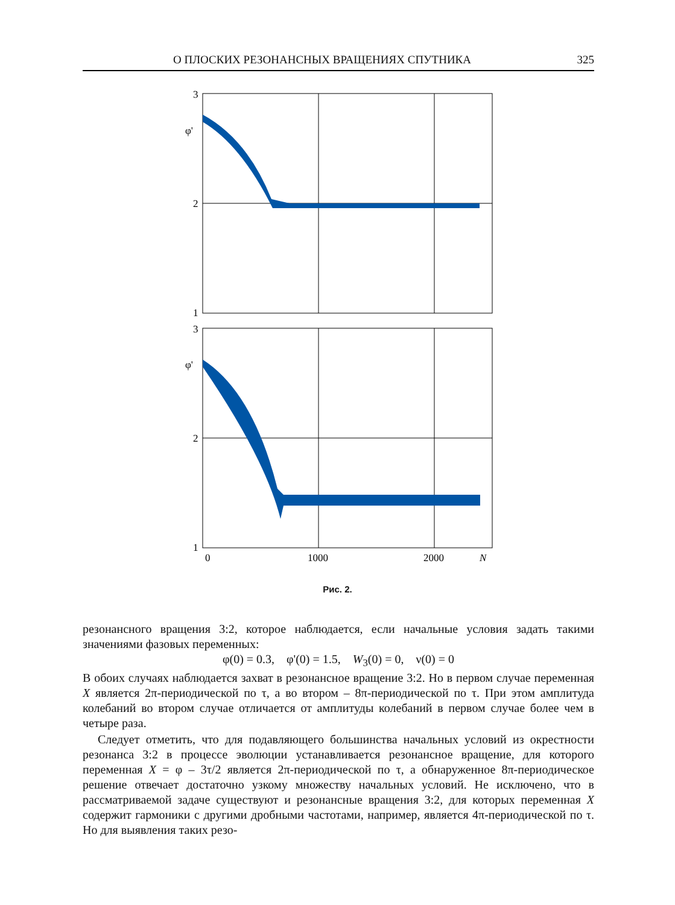О ПЛОСКИХ РЕЗОНАНСНЫХ ВРАЩЕНИЯХ СПУТНИКА 325
3
2
1
φ'
3
2
1
φ'
0
1000
2000
N
Рис. 2.
резонансного вращения 3:2, которое наблюдается, если начальные условия задать такими значениями фазовых переменных:
φ(0) = 0.3, φ'(0) = 1.5, W<sub>3</sub>(0) = 0, ν(0) = 0
В обоих случаях наблюдается захват в резонансное вращение 3:2. Но в первом случае переменная X является 2π-периодической по τ, а во втором – 8π-периодической по τ. При этом амплитуда колебаний во втором случае отличается от амплитуды колебаний в первом случае более чем в четыре раза.
Следует отметить, что для подавляющего большинства начальных условий из окрестности резонанса 3:2 в процессе эволюции устанавливается резонансное вращение, для которого переменная X = φ – 3τ/2 является 2π-периодической по τ, а обнаруженное 8π-периодическое решение отвечает достаточно узкому множеству начальных условий. Не исключено, что в рассматриваемой задаче существуют и резонансные вращения 3:2, для которых переменная X содержит гармоники с другими дробными частотами, например, является 4π-периодической по τ. Но для выявления таких резо-